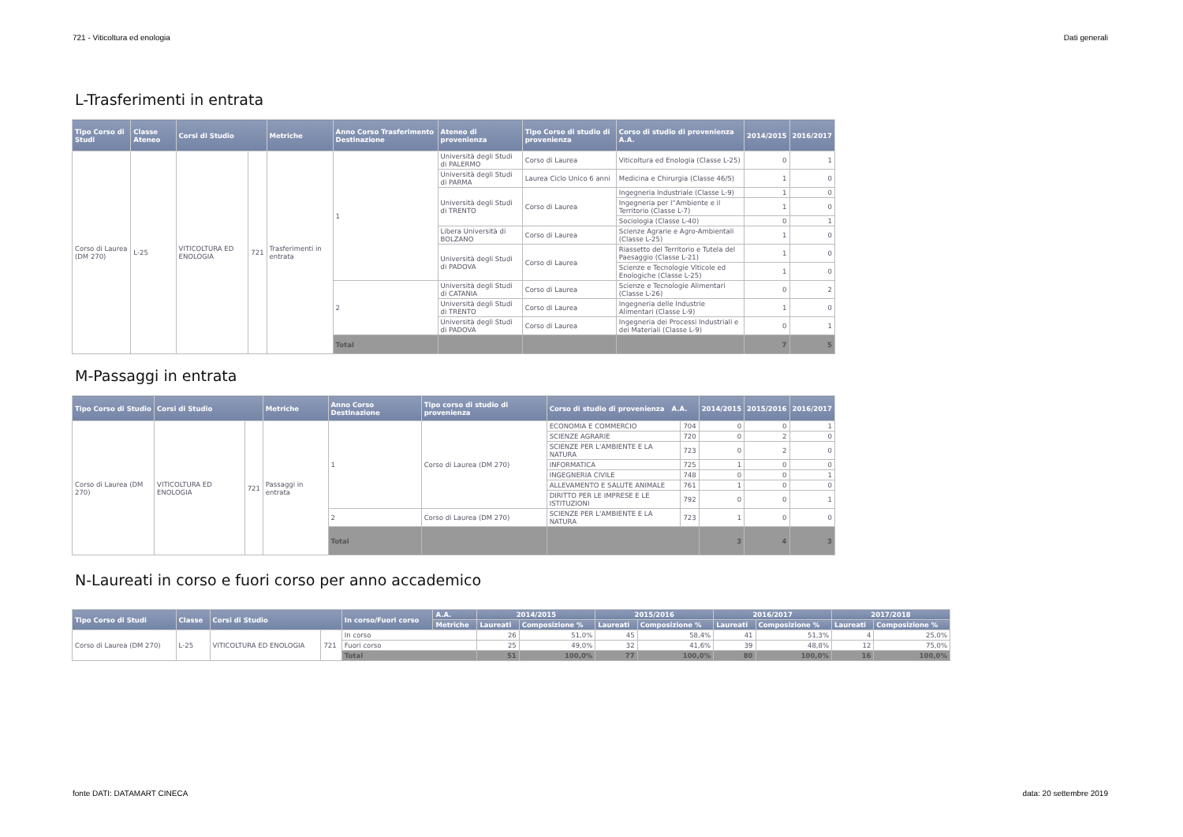721 - Viticoltura ed enologia Dati generali
L-Trasferimenti in entrata
| Tipo Corso di Studi | Classe Ateneo | Corsi di Studio | | Metriche | Anno Corso Trasferimento Destinazione | Ateneo di provenienza | Tipo Corso di studio di provenienza | Corso di studio di provenienza A.A. | 2014/2015 | 2016/2017 |
| --- | --- | --- | --- | --- | --- | --- | --- | --- | --- | --- |
| Corso di Laurea (DM 270) | L-25 | VITICOLTURA ED ENOLOGIA | 721 | Trasferimenti in entrata | 1 | Università degli Studi di PALERMO | Corso di Laurea | Viticoltura ed Enologia (Classe L-25) | 0 | 1 |
| | | | | | | Università degli Studi di PARMA | Laurea Ciclo Unico 6 anni | Medicina e Chirurgia (Classe 46/S) | 1 | 0 |
| | | | | | | Università degli Studi di TRENTO | Corso di Laurea | Ingegneria Industriale (Classe L-9) | 1 | 0 |
| | | | | | | | | Ingegneria per l''Ambiente e il Territorio (Classe L-7) | 1 | 0 |
| | | | | | | | | Sociologia (Classe L-40) | 0 | 1 |
| | | | | | | Libera Università di BOLZANO | Corso di Laurea | Scienze Agrarie e Agro-Ambientali (Classe L-25) | 1 | 0 |
| | | | | | | Università degli Studi di PADOVA | Corso di Laurea | Riassetto del Territorio e Tutela del Paesaggio (Classe L-21) | 1 | 0 |
| | | | | | | | | Scienze e Tecnologie Viticole ed Enologiche (Classe L-25) | 1 | 0 |
| | | | | | 2 | Università degli Studi di CATANIA | Corso di Laurea | Scienze e Tecnologie Alimentari (Classe L-26) | 0 | 2 |
| | | | | | | Università degli Studi di TRENTO | Corso di Laurea | Ingegneria delle Industrie Alimentari (Classe L-9) | 1 | 0 |
| | | | | | | Università degli Studi di PADOVA | Corso di Laurea | Ingegneria dei Processi Industriali e dei Materiali (Classe L-9) | 0 | 1 |
| | | | | | Total | | | | 7 | 5 |
M-Passaggi in entrata
| Tipo Corso di Studio | Corsi di Studio | | Metriche | Anno Corso Destinazione | Tipo corso di studio di provenienza | Corso di studio di provenienza A.A. | | 2014/2015 | 2015/2016 | 2016/2017 |
| --- | --- | --- | --- | --- | --- | --- | --- | --- | --- | --- |
| Corso di Laurea (DM 270) | VITICOLTURA ED ENOLOGIA | 721 | Passaggi in entrata | 1 | Corso di Laurea (DM 270) | ECONOMIA E COMMERCIO | 704 | 0 | 0 | 1 |
| | | | | | | SCIENZE AGRARIE | 720 | 0 | 2 | 0 |
| | | | | | | SCIENZE PER L'AMBIENTE E LA NATURA | 723 | 0 | 2 | 0 |
| | | | | | | INFORMATICA | 725 | 1 | 0 | 0 |
| | | | | | | INGEGNERIA CIVILE | 748 | 0 | 0 | 1 |
| | | | | | | ALLEVAMENTO E SALUTE ANIMALE | 761 | 1 | 0 | 0 |
| | | | | | | DIRITTO PER LE IMPRESE E LE ISTITUZIONI | 792 | 0 | 0 | 1 |
| | | | | 2 | Corso di Laurea (DM 270) | SCIENZE PER L'AMBIENTE E LA NATURA | 723 | 1 | 0 | 0 |
| | | | | Total | | | | 3 | 4 | 3 |
N-Laureati in corso e fuori corso per anno accademico
| Tipo Corso di Studi | Classe | Corsi di Studio | | In corso/Fuori corso | A.A. | 2014/2015 | | 2015/2016 | | 2016/2017 | | 2017/2018 | |
| --- | --- | --- | --- | --- | --- | --- | --- | --- | --- | --- | --- | --- | --- |
| | | | | | Metriche | Laureati | Composizione % | Laureati | Composizione % | Laureati | Composizione % | Laureati | Composizione % |
| Corso di Laurea (DM 270) | L-25 | VITICOLTURA ED ENOLOGIA | 721 | In corso | | 26 | 51,0% | 45 | 58,4% | 41 | 51,3% | 4 | 25,0% |
| | | | | Fuori corso | | 25 | 49,0% | 32 | 41,6% | 39 | 48,8% | 12 | 75,0% |
| | | | | Total | | 51 | 100,0% | 77 | 100,0% | 80 | 100,0% | 16 | 100,0% |
fonte DATI: DATAMART CINECA data: 20 settembre 2019